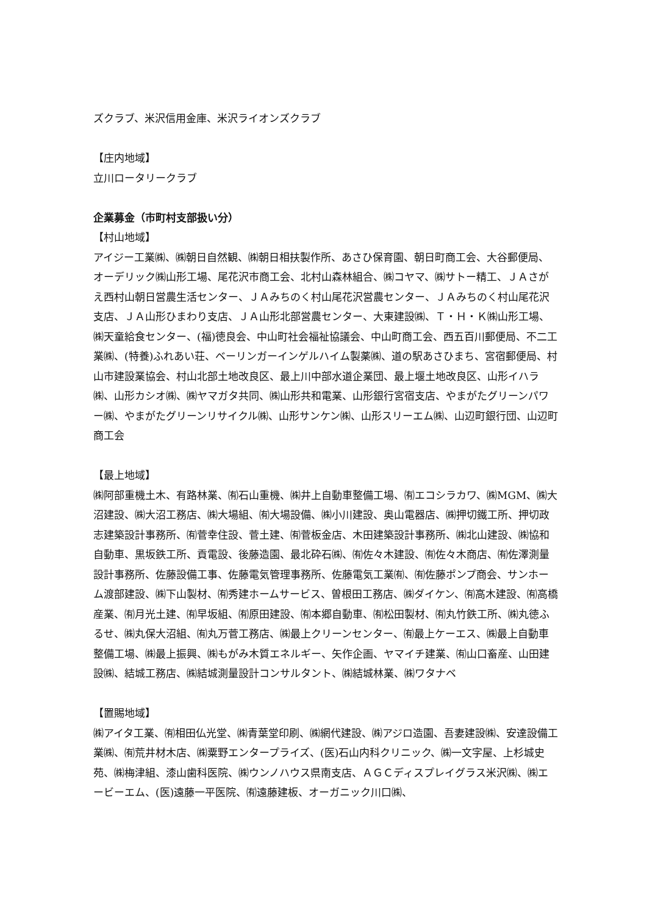ズクラブ、米沢信用金庫、米沢ライオンズクラブ
【庄内地域】
立川ロータリークラブ
企業募金（市町村支部扱い分）
【村山地域】
アイジー工業㈱、㈱朝日自然観、㈱朝日相扶製作所、あさひ保育園、朝日町商工会、大谷郵便局、オーデリック㈱山形工場、尾花沢市商工会、北村山森林組合、㈱コヤマ、㈱サトー精工、ＪＡさがえ西村山朝日営農生活センター、ＪＡみちのく村山尾花沢営農センター、ＪＡみちのく村山尾花沢支店、ＪＡ山形ひまわり支店、ＪＡ山形北部営農センター、大東建設㈱、Ｔ・Ｈ・Ｋ㈱山形工場、㈱天童給食センター、(福)徳良会、中山町社会福祉協議会、中山町商工会、西五百川郵便局、不二工業㈱、(特養)ふれあい荘、ベーリンガーインゲルハイム製薬㈱、道の駅あさひまち、宮宿郵便局、村山市建設業協会、村山北部土地改良区、最上川中部水道企業団、最上堰土地改良区、山形イハラ㈱、山形カシオ㈱、㈱ヤマガタ共同、㈱山形共和電業、山形銀行宮宿支店、やまがたグリーンパワー㈱、やまがたグリーンリサイクル㈱、山形サンケン㈱、山形スリーエム㈱、山辺町銀行団、山辺町商工会
【最上地域】
㈱阿部重機土木、有路林業、㈲石山重機、㈱井上自動車整備工場、㈲エコシラカワ、㈱MGM、㈱大沼建設、㈱大沼工務店、㈱大場組、㈲大場設備、㈱小川建設、奥山電器店、㈱押切鐵工所、押切政志建築設計事務所、㈲菅幸住設、菅土建、㈲菅板金店、木田建築設計事務所、㈱北山建設、㈱協和自動車、黒坂鉄工所、貢電設、後藤造園、最北砕石㈱、㈲佐々木建設、㈲佐々木商店、㈲佐澤測量設計事務所、佐藤設備工事、佐藤電気管理事務所、佐藤電気工業㈲、㈲佐藤ポンプ商会、サンホーム渡部建設、㈱下山製材、㈲秀建ホームサービス、曽根田工務店、㈱ダイケン、㈲高木建設、㈲高橋産業、㈲月光土建、㈲早坂組、㈲原田建設、㈲本郷自動車、㈲松田製材、㈲丸竹鉄工所、㈱丸徳ふるせ、㈱丸保大沼組、㈲丸万菅工務店、㈱最上クリーンセンター、㈲最上ケーエス、㈱最上自動車整備工場、㈱最上振興、㈱もがみ木質エネルギー、矢作企画、ヤマイチ建業、㈲山口畜産、山田建設㈱、結城工務店、㈱結城測量設計コンサルタント、㈱結城林業、㈱ワタナベ
【置賜地域】
㈱アイタ工業、㈲相田仏光堂、㈱青葉堂印刷、㈱網代建設、㈱アジロ造園、吾妻建設㈱、安達設備工業㈱、㈲荒井材木店、㈱粟野エンタープライズ、(医)石山内科クリニック、㈱一文字屋、上杉城史苑、㈱梅津組、漆山歯科医院、㈱ウンノハウス県南支店、ＡＧＣディスプレイグラス米沢㈱、㈱エービーエム、(医)遠藤一平医院、㈲遠藤建板、オーガニック川口㈱、